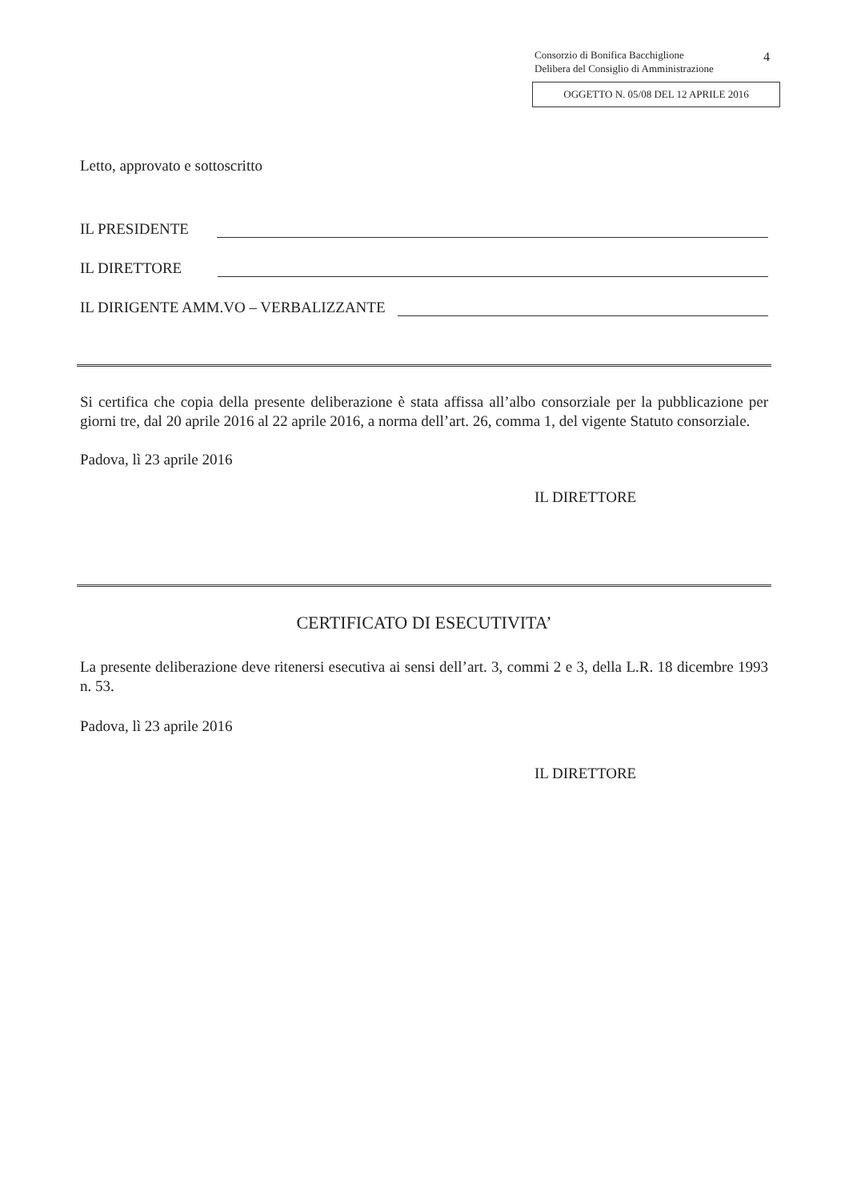Consorzio di Bonifica Bacchiglione
Delibera del Consiglio di Amministrazione
4
OGGETTO N. 05/08 DEL 12 APRILE 2016
Letto, approvato e sottoscritto
IL PRESIDENTE
IL DIRETTORE
IL DIRIGENTE AMM.VO – VERBALIZZANTE
Si certifica che copia della presente deliberazione è stata affissa all’albo consorziale per la pubblicazione per giorni tre, dal 20 aprile 2016 al 22 aprile 2016, a norma dell’art. 26, comma 1, del vigente Statuto consorziale.
Padova, lì 23 aprile 2016
IL DIRETTORE
CERTIFICATO DI ESECUTIVITA’
La presente deliberazione deve ritenersi esecutiva ai sensi dell’art. 3, commi 2 e 3, della L.R. 18 dicembre 1993 n. 53.
Padova, lì 23 aprile 2016
IL DIRETTORE